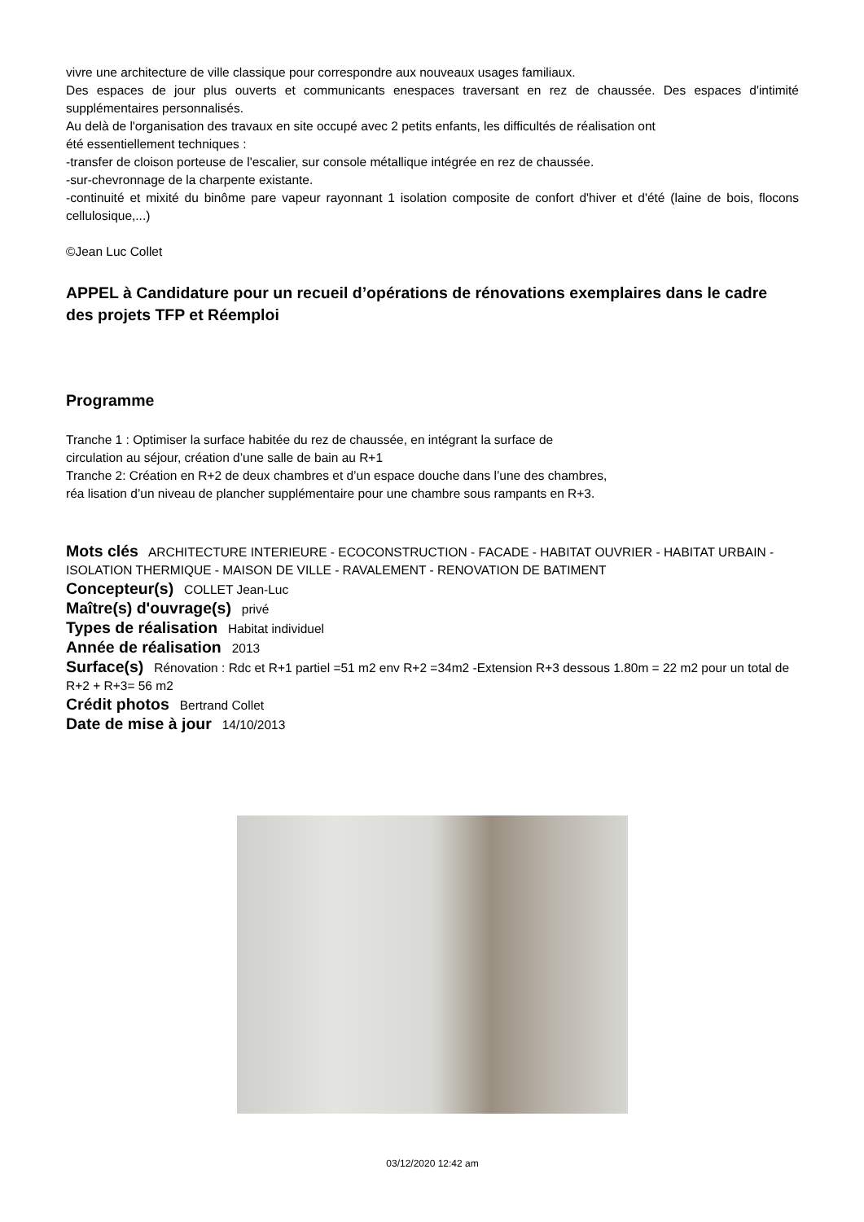vivre une architecture de ville classique pour correspondre aux nouveaux usages familiaux.
Des espaces de jour plus ouverts et communicants enespaces traversant en rez de chaussée. Des espaces d'intimité supplémentaires personnalisés.
Au delà de l'organisation des travaux en site occupé avec 2 petits enfants, les difficultés de réalisation ont
été essentiellement techniques :
-transfer de cloison porteuse de l'escalier, sur console métallique intégrée en rez de chaussée.
-sur-chevronnage de la charpente existante.
-continuité et mixité du binôme pare vapeur rayonnant 1 isolation composite de confort d'hiver et d'été (laine de bois, flocons cellulosique,...)
©Jean Luc Collet
APPEL à Candidature pour un recueil d’opérations de rénovations exemplaires dans le cadre des projets TFP et Réemploi
Programme
Tranche 1 : Optimiser la surface habitée du rez de chaussée, en intégrant la surface de
circulation au séjour, création d’une salle de bain au R+1
Tranche 2: Création en R+2 de deux chambres et d’un espace douche dans l’une des chambres,
réa lisation d’un niveau de plancher supplémentaire pour une chambre sous rampants en R+3.
Mots clés ARCHITECTURE INTERIEURE - ECOCONSTRUCTION - FACADE - HABITAT OUVRIER - HABITAT URBAIN - ISOLATION THERMIQUE - MAISON DE VILLE - RAVALEMENT - RENOVATION DE BATIMENT
Concepteur(s) COLLET Jean-Luc
Maître(s) d'ouvrage(s) privé
Types de réalisation Habitat individuel
Année de réalisation 2013
Surface(s) Rénovation : Rdc et R+1 partiel =51 m2 env R+2 =34m2 -Extension R+3 dessous 1.80m = 22 m2 pour un total de R+2 + R+3= 56 m2
Crédit photos Bertrand Collet
Date de mise à jour 14/10/2013
03/12/2020 12:42 am